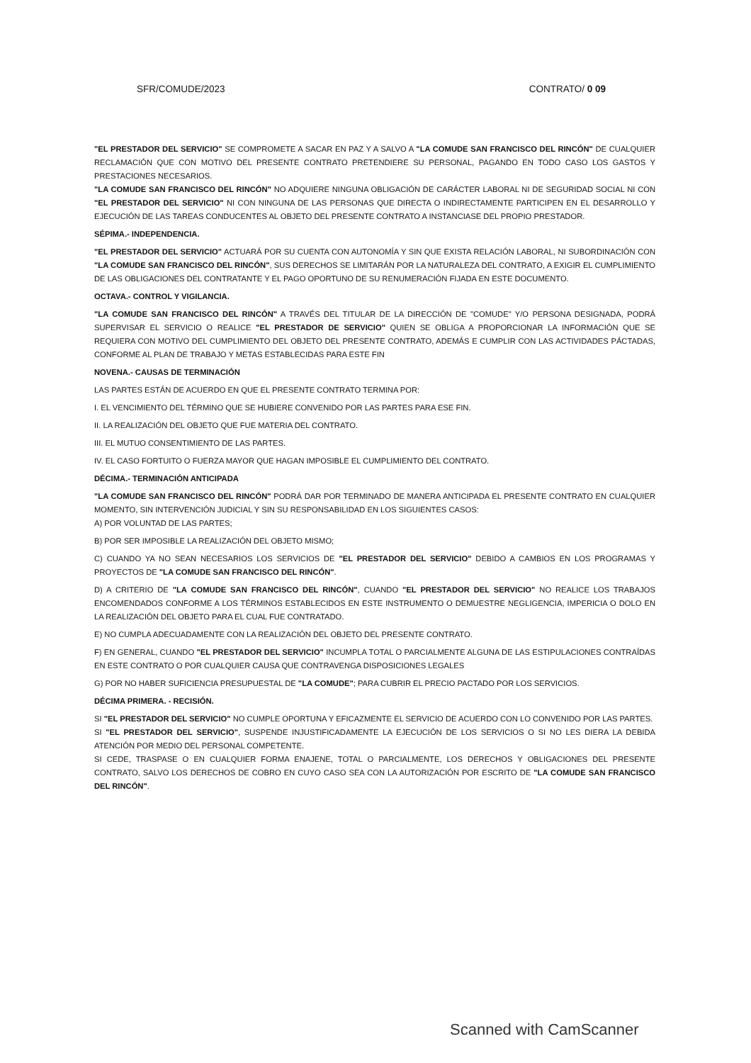SFR/COMUDE/2023 CONTRATO/ 0 09
"EL PRESTADOR DEL SERVICIO" SE COMPROMETE A SACAR EN PAZ Y A SALVO A "LA COMUDE SAN FRANCISCO DEL RINCÓN" DE CUALQUIER RECLAMACIÓN QUE CON MOTIVO DEL PRESENTE CONTRATO PRETENDIERE SU PERSONAL, PAGANDO EN TODO CASO LOS GASTOS Y PRESTACIONES NECESARIOS.
"LA COMUDE SAN FRANCISCO DEL RINCÓN" NO ADQUIERE NINGUNA OBLIGACIÓN DE CARÁCTER LABORAL NI DE SEGURIDAD SOCIAL NI CON "EL PRESTADOR DEL SERVICIO" NI CON NINGUNA DE LAS PERSONAS QUE DIRECTA O INDIRECTAMENTE PARTICIPEN EN EL DESARROLLO Y EJECUCIÓN DE LAS TAREAS CONDUCENTES AL OBJETO DEL PRESENTE CONTRATO A INSTANCIASE DEL PROPIO PRESTADOR.
SÉPIMA.- INDEPENDENCIA.
"EL PRESTADOR DEL SERVICIO" ACTUARÁ POR SU CUENTA CON AUTONOMÍA Y SIN QUE EXISTA RELACIÓN LABORAL, NI SUBORDINACIÓN CON "LA COMUDE SAN FRANCISCO DEL RINCÓN", SUS DERECHOS SE LIMITARÁN POR LA NATURALEZA DEL CONTRATO, A EXIGIR EL CUMPLIMIENTO DE LAS OBLIGACIONES DEL CONTRATANTE Y EL PAGO OPORTUNO DE SU RENUMERACIÓN FIJADA EN ESTE DOCUMENTO.
OCTAVA.- CONTROL Y VIGILANCIA.
"LA COMUDE SAN FRANCISCO DEL RINCÓN" A TRAVÉS DEL TITULAR DE LA DIRECCIÓN DE "COMUDE" Y/O PERSONA DESIGNADA, PODRÁ SUPERVISAR EL SERVICIO O REALICE "EL PRESTADOR DE SERVICIO" QUIEN SE OBLIGA A PROPORCIONAR LA INFORMACIÓN QUE SE REQUIERA CON MOTIVO DEL CUMPLIMIENTO DEL OBJETO DEL PRESENTE CONTRATO, ADEMÁS E CUMPLIR CON LAS ACTIVIDADES PÁCTADAS, CONFORME AL PLAN DE TRABAJO Y METAS ESTABLECIDAS PARA ESTE FIN
NOVENA.- CAUSAS DE TERMINACIÓN
LAS PARTES ESTÁN DE ACUERDO EN QUE EL PRESENTE CONTRATO TERMINA POR:
I. EL VENCIMIENTO DEL TÉRMINO QUE SE HUBIERE CONVENIDO POR LAS PARTES PARA ESE FIN.
II. LA REALIZACIÓN DEL OBJETO QUE FUE MATERIA DEL CONTRATO.
III. EL MUTUO CONSENTIMIENTO DE LAS PARTES.
IV. EL CASO FORTUITO O FUERZA MAYOR QUE HAGAN IMPOSIBLE EL CUMPLIMIENTO DEL CONTRATO.
DÉCIMA.- TERMINACIÓN ANTICIPADA
"LA COMUDE SAN FRANCISCO DEL RINCÓN" PODRÁ DAR POR TERMINADO DE MANERA ANTICIPADA EL PRESENTE CONTRATO EN CUALQUIER MOMENTO, SIN INTERVENCIÓN JUDICIAL Y SIN SU RESPONSABILIDAD EN LOS SIGUIENTES CASOS:
A) POR VOLUNTAD DE LAS PARTES;
B) POR SER IMPOSIBLE LA REALIZACIÓN DEL OBJETO MISMO;
C) CUANDO YA NO SEAN NECESARIOS LOS SERVICIOS DE "EL PRESTADOR DEL SERVICIO" DEBIDO A CAMBIOS EN LOS PROGRAMAS Y PROYECTOS DE "LA COMUDE SAN FRANCISCO DEL RINCÓN".
D) A CRITERIO DE "LA COMUDE SAN FRANCISCO DEL RINCÓN", CUANDO "EL PRESTADOR DEL SERVICIO" NO REALICE LOS TRABAJOS ENCOMENDADOS CONFORME A LOS TÉRMINOS ESTABLECIDOS EN ESTE INSTRUMENTO O DEMUESTRE NEGLIGENCIA, IMPERICIA O DOLO EN LA REALIZACIÓN DEL OBJETO PARA EL CUAL FUE CONTRATADO.
E) NO CUMPLA ADECUADAMENTE CON LA REALIZACIÓN DEL OBJETO DEL PRESENTE CONTRATO.
F) EN GENERAL, CUANDO "EL PRESTADOR DEL SERVICIO" INCUMPLA TOTAL O PARCIALMENTE ALGUNA DE LAS ESTIPULACIONES CONTRAÍDAS EN ESTE CONTRATO O POR CUALQUIER CAUSA QUE CONTRAVENGA DISPOSICIONES LEGALES
G) POR NO HABER SUFICIENCIA PRESUPUESTAL DE "LA COMUDE"; PARA CUBRIR EL PRECIO PACTADO POR LOS SERVICIOS.
DÉCIMA PRIMERA. - RECISIÓN.
SI "EL PRESTADOR DEL SERVICIO" NO CUMPLE OPORTUNA Y EFICAZMENTE EL SERVICIO DE ACUERDO CON LO CONVENIDO POR LAS PARTES.
SI "EL PRESTADOR DEL SERVICIO", SUSPENDE INJUSTIFICADAMENTE LA EJECUCIÓN DE LOS SERVICIOS O SI NO LES DIERA LA DEBIDA ATENCIÓN POR MEDIO DEL PERSONAL COMPETENTE.
SI CEDE, TRASPASE O EN CUALQUIER FORMA ENAJENE, TOTAL O PARCIALMENTE, LOS DERECHOS Y OBLIGACIONES DEL PRESENTE CONTRATO, SALVO LOS DERECHOS DE COBRO EN CUYO CASO SEA CON LA AUTORIZACIÓN POR ESCRITO DE "LA COMUDE SAN FRANCISCO DEL RINCÓN".
Scanned with CamScanner